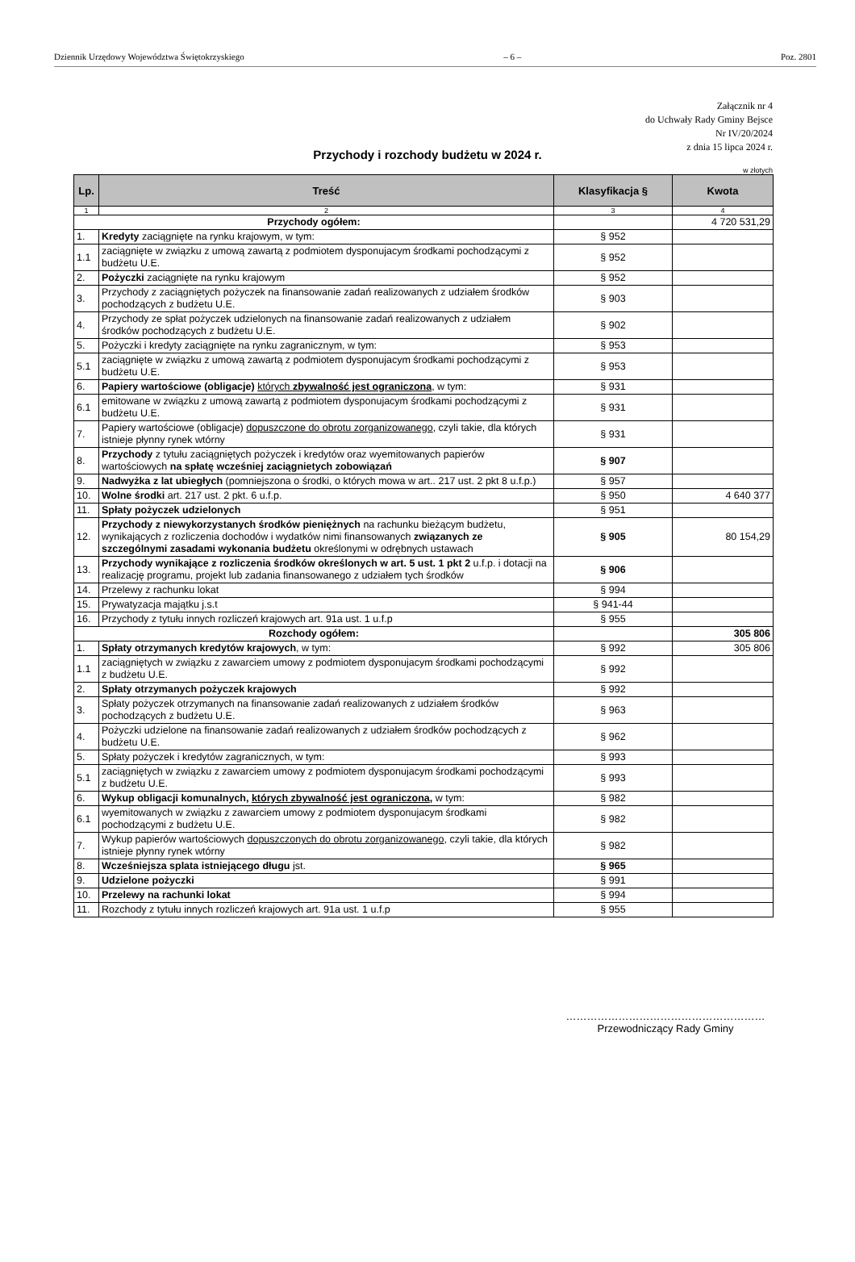Dziennik Urzędowy Województwa Świętokrzyskiego – 6 – Poz. 2801
Załącznik nr 4
do Uchwały Rady Gminy Bejsce
Nr IV/20/2024
z dnia 15 lipca 2024 r.
Przychody i rozchody budżetu w 2024 r.
w złotych
| Lp. | Treść | Klasyfikacja § | Kwota |
| --- | --- | --- | --- |
| 1 | 2 | 3 | 4 |
| Przychody ogółem: | | | 4 720 531,29 |
| 1. | Kredyty zaciągnięte na rynku krajowym, w tym: | § 952 | |
| 1.1 | zaciągnięte w związku z umową zawartą z podmiotem dysponujacym środkami pochodzącymi z budżetu U.E. | § 952 | |
| 2. | Pożyczki zaciągnięte na rynku krajowym | § 952 | |
| 3. | Przychody z zaciągniętych pożyczek na finansowanie zadań realizowanych z udziałem środków pochodzących z budżetu U.E. | § 903 | |
| 4. | Przychody ze spłat pożyczek udzielonych na finansowanie zadań realizowanych z udziałem środków pochodzących z budżetu U.E. | § 902 | |
| 5. | Pożyczki i kredyty zaciągnięte na rynku zagranicznym, w tym: | § 953 | |
| 5.1 | zaciągnięte w związku z umową zawartą z podmiotem dysponujacym środkami pochodzącymi z budżetu U.E. | § 953 | |
| 6. | Papiery wartościowe (obligacje) których zbywalność jest ograniczona , w tym: | § 931 | |
| 6.1 | emitowane w związku z umową zawartą z podmiotem dysponujacym środkami pochodzącymi z budżetu U.E. | § 931 | |
| 7. | Papiery wartościowe (obligacje) dopuszczone do obrotu zorganizowanego , czyli takie, dla których istnieje płynny rynek wtórny | § 931 | |
| 8. | Przychody z tytułu zaciągniętych pożyczek i kredytów oraz wyemitowanych papierów wartościowych na spłatę wcześniej zaciągnietych zobowiązań | § 907 | |
| 9. | Nadwyżka z lat ubiegłych (pomniejszona o środki, o których mowa w art.. 217 ust. 2 pkt 8 u.f.p.) | § 957 | |
| 10. | Wolne środki art. 217 ust. 2 pkt. 6 u.f.p. | § 950 | 4 640 377 |
| 11. | Spłaty pożyczek udzielonych | § 951 | |
| 12. | Przychody z niewykorzystanych środków pieniężnych na rachunku bieżącym budżetu, wynikających z rozliczenia dochodów i wydatków nimi finansowanych związanych ze szczególnymi zasadami wykonania budżetu określonymi w odrębnych ustawach | § 905 | 80 154,29 |
| 13. | Przychody wynikające z rozliczenia środków określonych w art. 5 ust. 1 pkt 2 u.f.p. i dotacji na realizację programu, projekt lub zadania finansowanego z udziałem tych środków | § 906 | |
| 14. | Przelewy z rachunku lokat | § 994 | |
| 15. | Prywatyzacja majątku j.s.t | § 941-44 | |
| 16. | Przychody z tytułu innych rozliczeń krajowych art. 91a ust. 1 u.f.p | § 955 | |
| Rozchody ogółem: | | | 305 806 |
| 1. | Spłaty otrzymanych kredytów krajowych , w tym: | § 992 | 305 806 |
| 1.1 | zaciągniętych w związku z zawarciem umowy z podmiotem dysponujacym środkami pochodzącymi z budżetu U.E. | § 992 | |
| 2. | Spłaty otrzymanych pożyczek krajowych | § 992 | |
| 3. | Spłaty pożyczek otrzymanych na finansowanie zadań realizowanych z udziałem środków pochodzących z budżetu U.E. | § 963 | |
| 4. | Pożyczki udzielone na finansowanie zadań realizowanych z udziałem środków pochodzących z budżetu U.E. | § 962 | |
| 5. | Spłaty pożyczek i kredytów zagranicznych, w tym: | § 993 | |
| 5.1 | zaciągniętych w związku z zawarciem umowy z podmiotem dysponujacym środkami pochodzącymi z budżetu U.E. | § 993 | |
| 6. | Wykup obligacji komunalnych, których zbywalność jest ograniczona , w tym: | § 982 | |
| 6.1 | wyemitowanych w związku z zawarciem umowy z podmiotem dysponujacym środkami pochodzącymi z budżetu U.E. | § 982 | |
| 7. | Wykup papierów wartościowych dopuszczonych do obrotu zorganizowanego , czyli takie, dla których istnieje płynny rynek wtórny | § 982 | |
| 8. | Wcześniejsza splata istniejącego długu jst. | § 965 | |
| 9. | Udzielone pożyczki | § 991 | |
| 10. | Przelewy na rachunki lokat | § 994 | |
| 11. | Rozchody z tytułu innych rozliczeń krajowych art. 91a ust. 1 u.f.p | § 955 | |
…………………………………………………
Przewodniczący Rady Gminy